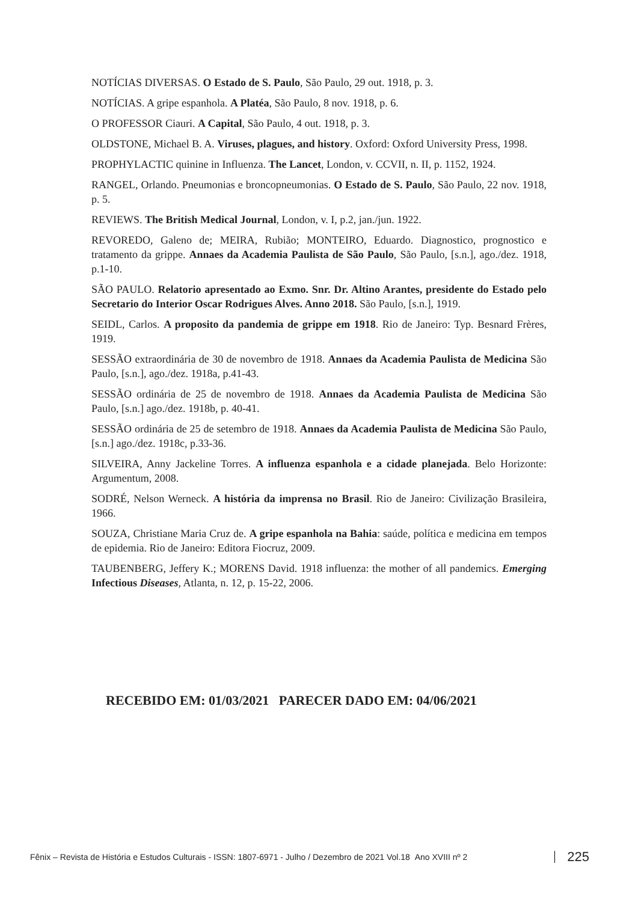NOTÍCIAS DIVERSAS. O Estado de S. Paulo, São Paulo, 29 out. 1918, p. 3.
NOTÍCIAS. A gripe espanhola. A Platéa, São Paulo, 8 nov. 1918, p. 6.
O PROFESSOR Ciauri. A Capital, São Paulo, 4 out. 1918, p. 3.
OLDSTONE, Michael B. A. Viruses, plagues, and history. Oxford: Oxford University Press, 1998.
PROPHYLACTIC quinine in Influenza. The Lancet, London, v. CCVII, n. II, p. 1152, 1924.
RANGEL, Orlando. Pneumonias e broncopneumonias. O Estado de S. Paulo, São Paulo, 22 nov. 1918, p. 5.
REVIEWS. The British Medical Journal, London, v. I, p.2, jan./jun. 1922.
REVOREDO, Galeno de; MEIRA, Rubião; MONTEIRO, Eduardo. Diagnostico, prognostico e tratamento da grippe. Annaes da Academia Paulista de São Paulo, São Paulo, [s.n.], ago./dez. 1918, p.1-10.
SÃO PAULO. Relatorio apresentado ao Exmo. Snr. Dr. Altino Arantes, presidente do Estado pelo Secretario do Interior Oscar Rodrigues Alves. Anno 2018. São Paulo, [s.n.], 1919.
SEIDL, Carlos. A proposito da pandemia de grippe em 1918. Rio de Janeiro: Typ. Besnard Frères, 1919.
SESSÃO extraordinária de 30 de novembro de 1918. Annaes da Academia Paulista de Medicina São Paulo, [s.n.], ago./dez. 1918a, p.41-43.
SESSÃO ordinária de 25 de novembro de 1918. Annaes da Academia Paulista de Medicina São Paulo, [s.n.] ago./dez. 1918b, p. 40-41.
SESSÃO ordinária de 25 de setembro de 1918. Annaes da Academia Paulista de Medicina São Paulo, [s.n.] ago./dez. 1918c, p.33-36.
SILVEIRA, Anny Jackeline Torres. A influenza espanhola e a cidade planejada. Belo Horizonte: Argumentum, 2008.
SODRÉ, Nelson Werneck. A história da imprensa no Brasil. Rio de Janeiro: Civilização Brasileira, 1966.
SOUZA, Christiane Maria Cruz de. A gripe espanhola na Bahia: saúde, política e medicina em tempos de epidemia. Rio de Janeiro: Editora Fiocruz, 2009.
TAUBENBERG, Jeffery K.; MORENS David. 1918 influenza: the mother of all pandemics. Emerging Infectious Diseases, Atlanta, n. 12, p. 15-22, 2006.
RECEBIDO EM: 01/03/2021 PARECER DADO EM: 04/06/2021
Fênix – Revista de História e Estudos Culturais - ISSN: 1807-6971 - Julho / Dezembro de 2021 Vol.18 Ano XVIII nº 2
225